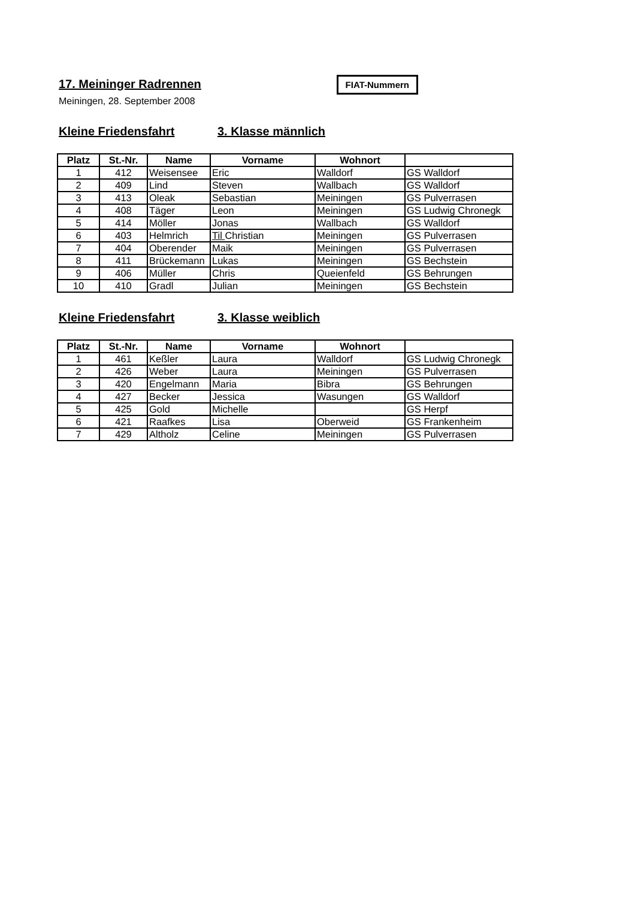17. Meininger Radrennen
FIAT-Nummern
Meiningen, 28. September 2008
Kleine Friedensfahrt 3. Klasse männlich
| Platz | St.-Nr. | Name | Vorname | Wohnort | |
| --- | --- | --- | --- | --- | --- |
| 1 | 412 | Weisensee | Eric | Walldorf | GS Walldorf |
| 2 | 409 | Lind | Steven | Wallbach | GS Walldorf |
| 3 | 413 | Oleak | Sebastian | Meiningen | GS Pulverrasen |
| 4 | 408 | Täger | Leon | Meiningen | GS Ludwig Chronegk |
| 5 | 414 | Möller | Jonas | Wallbach | GS Walldorf |
| 6 | 403 | Helmrich | Til Christian | Meiningen | GS Pulverrasen |
| 7 | 404 | Oberender | Maik | Meiningen | GS Pulverrasen |
| 8 | 411 | Brückemann | Lukas | Meiningen | GS Bechstein |
| 9 | 406 | Müller | Chris | Queienfeld | GS Behrungen |
| 10 | 410 | Gradl | Julian | Meiningen | GS Bechstein |
Kleine Friedensfahrt 3. Klasse weiblich
| Platz | St.-Nr. | Name | Vorname | Wohnort | |
| --- | --- | --- | --- | --- | --- |
| 1 | 461 | Keßler | Laura | Walldorf | GS Ludwig Chronegk |
| 2 | 426 | Weber | Laura | Meiningen | GS Pulverrasen |
| 3 | 420 | Engelmann | Maria | Bibra | GS Behrungen |
| 4 | 427 | Becker | Jessica | Wasungen | GS Walldorf |
| 5 | 425 | Gold | Michelle | | GS Herpf |
| 6 | 421 | Raafkes | Lisa | Oberweid | GS Frankenheim |
| 7 | 429 | Altholz | Celine | Meiningen | GS Pulverrasen |